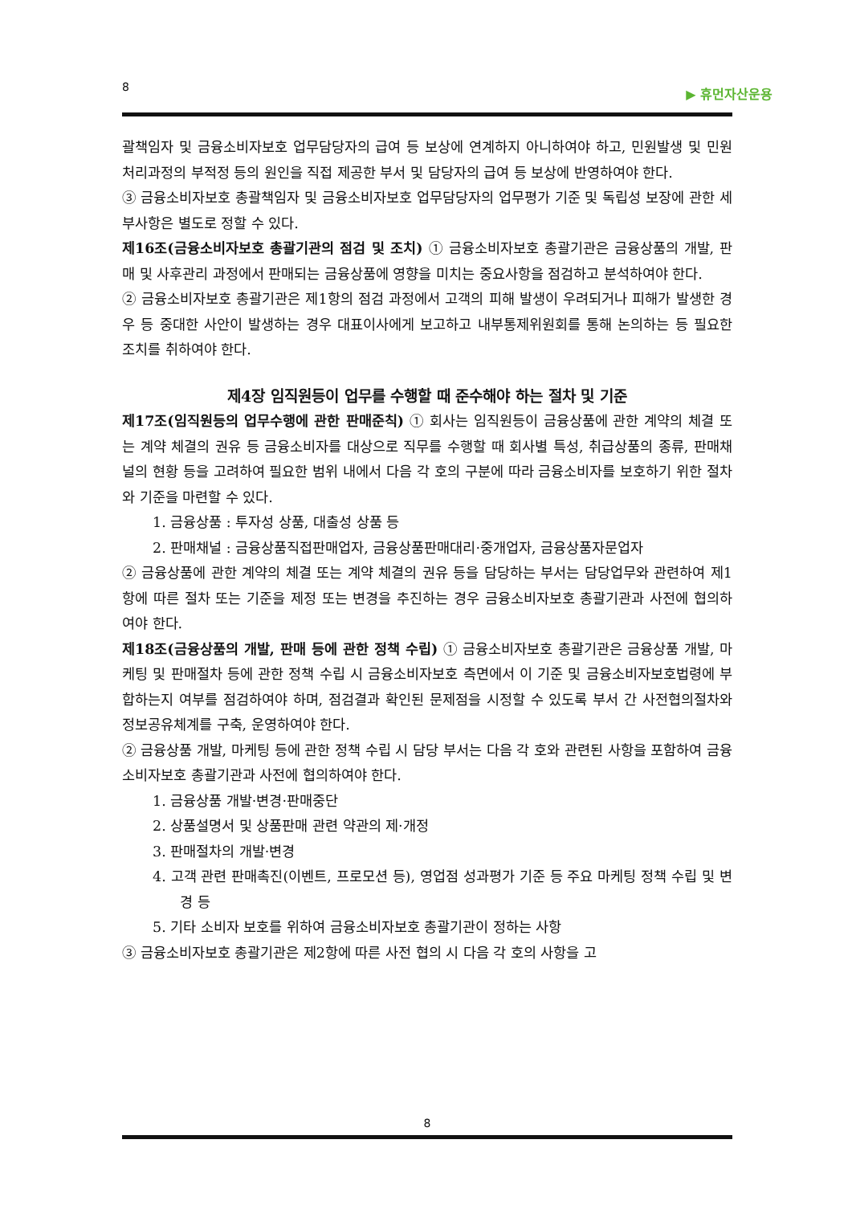8 ▶ 휴먼자산운용
괄책임자 및 금융소비자보호 업무담당자의 급여 등 보상에 연계하지 아니하여야 하고, 민원발생 및 민원처리과정의 부적정 등의 원인을 직접 제공한 부서 및 담당자의 급여 등 보상에 반영하여야 한다.
③ 금융소비자보호 총괄책임자 및 금융소비자보호 업무담당자의 업무평가 기준 및 독립성 보장에 관한 세부사항은 별도로 정할 수 있다.
제16조(금융소비자보호 총괄기관의 점검 및 조치) ① 금융소비자보호 총괄기관은 금융상품의 개발, 판매 및 사후관리 과정에서 판매되는 금융상품에 영향을 미치는 중요사항을 점검하고 분석하여야 한다.
② 금융소비자보호 총괄기관은 제1항의 점검 과정에서 고객의 피해 발생이 우려되거나 피해가 발생한 경우 등 중대한 사안이 발생하는 경우 대표이사에게 보고하고 내부통제위원회를 통해 논의하는 등 필요한 조치를 취하여야 한다.
제4장 임직원등이 업무를 수행할 때 준수해야 하는 절차 및 기준
제17조(임직원등의 업무수행에 관한 판매준칙) ① 회사는 임직원등이 금융상품에 관한 계약의 체결 또는 계약 체결의 권유 등 금융소비자를 대상으로 직무를 수행할 때 회사별 특성, 취급상품의 종류, 판매채널의 현황 등을 고려하여 필요한 범위 내에서 다음 각 호의 구분에 따라 금융소비자를 보호하기 위한 절차와 기준을 마련할 수 있다.
1. 금융상품 : 투자성 상품, 대출성 상품 등
2. 판매채널 : 금융상품직접판매업자, 금융상품판매대리·중개업자, 금융상품자문업자
② 금융상품에 관한 계약의 체결 또는 계약 체결의 권유 등을 담당하는 부서는 담당업무와 관련하여 제1항에 따른 절차 또는 기준을 제정 또는 변경을 추진하는 경우 금융소비자보호 총괄기관과 사전에 협의하여야 한다.
제18조(금융상품의 개발, 판매 등에 관한 정책 수립) ① 금융소비자보호 총괄기관은 금융상품 개발, 마케팅 및 판매절차 등에 관한 정책 수립 시 금융소비자보호 측면에서 이 기준 및 금융소비자보호법령에 부합하는지 여부를 점검하여야 하며, 점검결과 확인된 문제점을 시정할 수 있도록 부서 간 사전협의절차와 정보공유체계를 구축, 운영하여야 한다.
② 금융상품 개발, 마케팅 등에 관한 정책 수립 시 담당 부서는 다음 각 호와 관련된 사항을 포함하여 금융소비자보호 총괄기관과 사전에 협의하여야 한다.
1. 금융상품 개발·변경·판매중단
2. 상품설명서 및 상품판매 관련 약관의 제·개정
3. 판매절차의 개발·변경
4. 고객 관련 판매촉진(이벤트, 프로모션 등), 영업점 성과평가 기준 등 주요 마케팅 정책 수립 및 변경 등
5. 기타 소비자 보호를 위하여 금융소비자보호 총괄기관이 정하는 사항
③ 금융소비자보호 총괄기관은 제2항에 따른 사전 협의 시 다음 각 호의 사항을 고
8